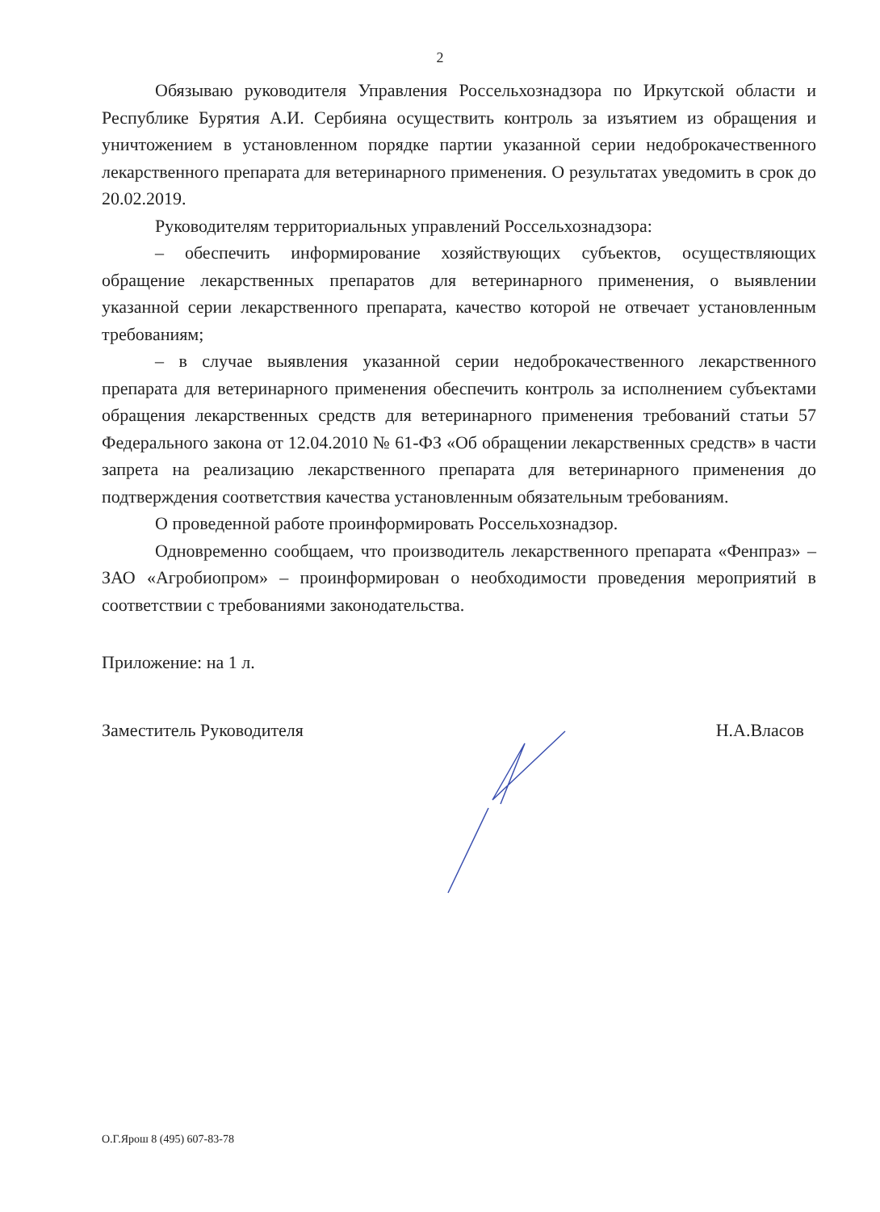2
Обязываю руководителя Управления Россельхознадзора по Иркутской области и Республике Бурятия А.И. Сербияна осуществить контроль за изъятием из обращения и уничтожением в установленном порядке партии указанной серии недоброкачественного лекарственного препарата для ветеринарного применения. О результатах уведомить в срок до 20.02.2019.
Руководителям территориальных управлений Россельхознадзора:
– обеспечить информирование хозяйствующих субъектов, осуществляющих обращение лекарственных препаратов для ветеринарного применения, о выявлении указанной серии лекарственного препарата, качество которой не отвечает установленным требованиям;
– в случае выявления указанной серии недоброкачественного лекарственного препарата для ветеринарного применения обеспечить контроль за исполнением субъектами обращения лекарственных средств для ветеринарного применения требований статьи 57 Федерального закона от 12.04.2010 № 61-ФЗ «Об обращении лекарственных средств» в части запрета на реализацию лекарственного препарата для ветеринарного применения до подтверждения соответствия качества установленным обязательным требованиям.
О проведенной работе проинформировать Россельхознадзор.
Одновременно сообщаем, что производитель лекарственного препарата «Фенпраз» – ЗАО «Агробиопром» – проинформирован о необходимости проведения мероприятий в соответствии с требованиями законодательства.
Приложение: на 1 л.
Заместитель Руководителя Н.А.Власов
О.Г.Ярош 8 (495) 607-83-78